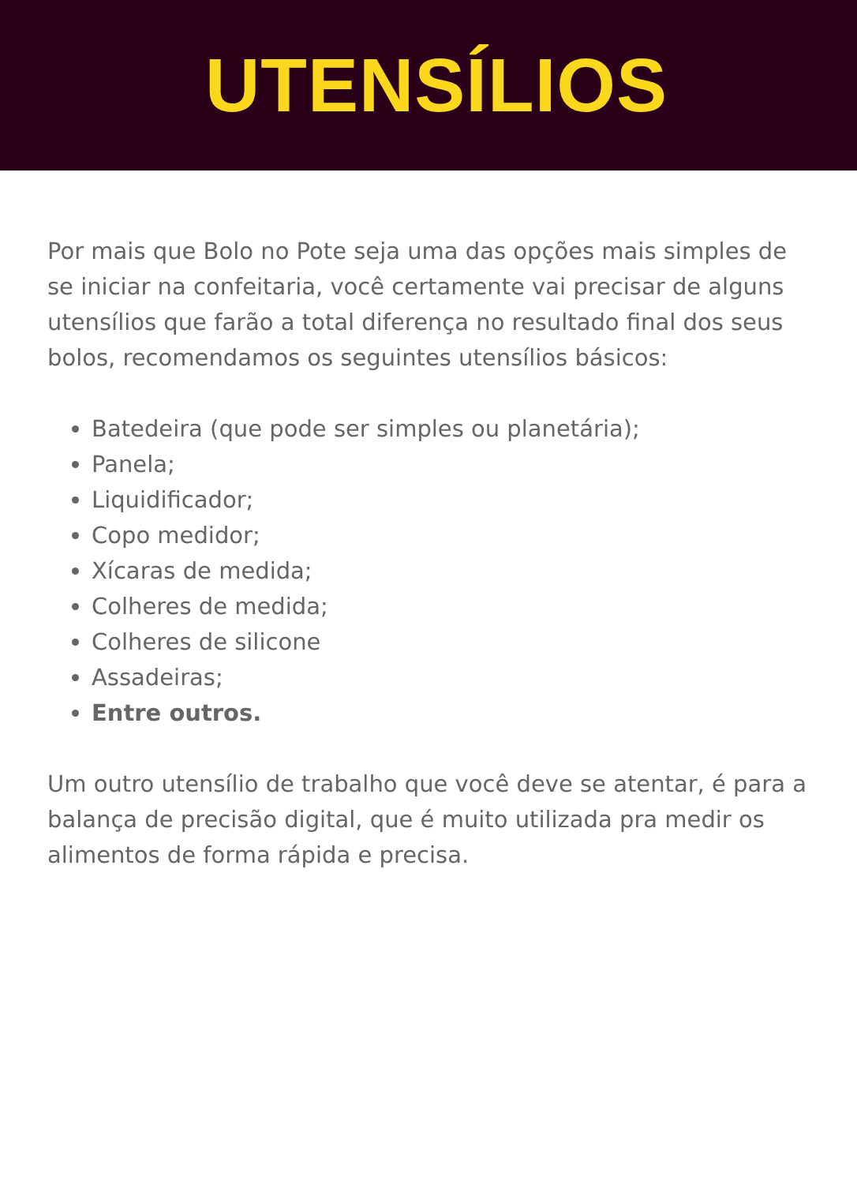UTENSÍLIOS
Por mais que Bolo no Pote seja uma das opções mais simples de se iniciar na confeitaria, você certamente vai precisar de alguns utensílios que farão a total diferença no resultado final dos seus bolos, recomendamos os seguintes utensílios básicos:
Batedeira (que pode ser simples ou planetária);
Panela;
Liquidificador;
Copo medidor;
Xícaras de medida;
Colheres de medida;
Colheres de silicone
Assadeiras;
Entre outros.
Um outro utensílio de trabalho que você deve se atentar, é para a balança de precisão digital, que é muito utilizada pra medir os alimentos de forma rápida e precisa.